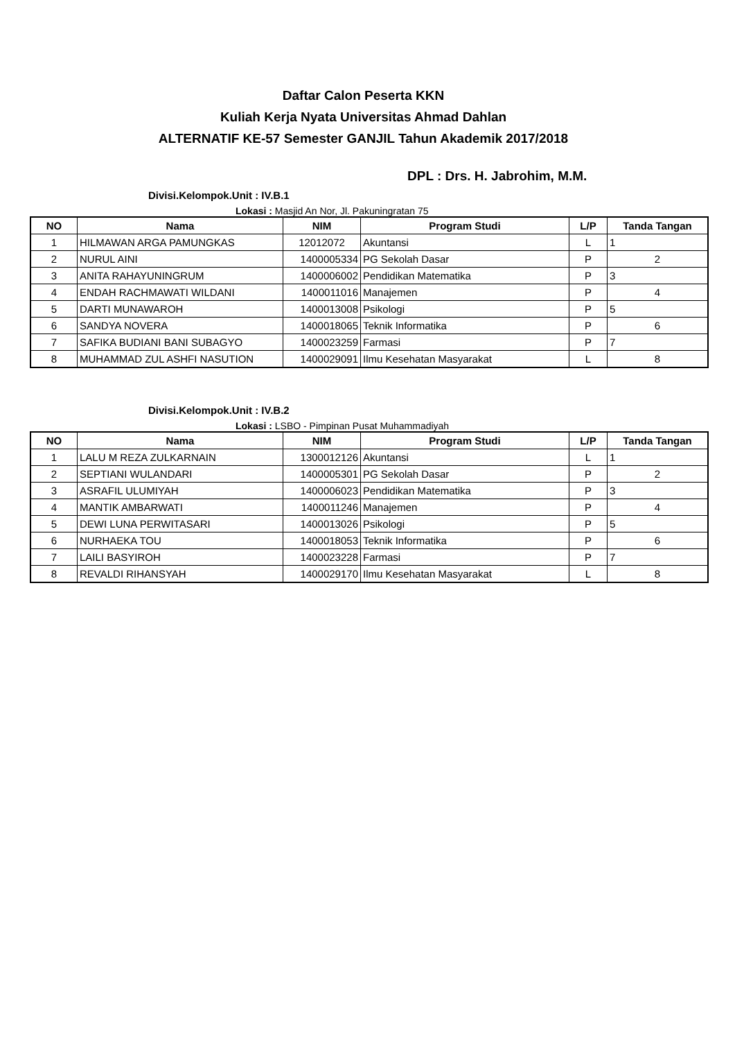Daftar Calon Peserta KKN
Kuliah Kerja Nyata Universitas Ahmad Dahlan
ALTERNATIF KE-57 Semester GANJIL Tahun Akademik 2017/2018
DPL : Drs. H. Jabrohim, M.M.
Divisi.Kelompok.Unit : IV.B.1
Lokasi : Masjid An Nor, Jl. Pakuningratan 75
| NO | Nama | NIM | Program Studi | L/P | Tanda Tangan |
| --- | --- | --- | --- | --- | --- |
| 1 | HILMAWAN ARGA PAMUNGKAS | 12012072 | Akuntansi | L | 1 |
| 2 | NURUL AINI | 1400005334 | PG Sekolah Dasar | P | 2 |
| 3 | ANITA RAHAYUNINGRUM | 1400006002 | Pendidikan Matematika | P | 3 |
| 4 | ENDAH RACHMAWATI WILDANI | 1400011016 | Manajemen | P | 4 |
| 5 | DARTI MUNAWAROH | 1400013008 | Psikologi | P | 5 |
| 6 | SANDYA NOVERA | 1400018065 | Teknik Informatika | P | 6 |
| 7 | SAFIKA BUDIANI BANI SUBAGYO | 1400023259 | Farmasi | P | 7 |
| 8 | MUHAMMAD ZUL ASHFI NASUTION | 1400029091 | Ilmu Kesehatan Masyarakat | L | 8 |
Divisi.Kelompok.Unit : IV.B.2
Lokasi : LSBO - Pimpinan Pusat Muhammadiyah
| NO | Nama | NIM | Program Studi | L/P | Tanda Tangan |
| --- | --- | --- | --- | --- | --- |
| 1 | LALU M REZA ZULKARNAIN | 1300012126 | Akuntansi | L | 1 |
| 2 | SEPTIANI WULANDARI | 1400005301 | PG Sekolah Dasar | P | 2 |
| 3 | ASRAFIL ULUMIYAH | 1400006023 | Pendidikan Matematika | P | 3 |
| 4 | MANTIK AMBARWATI | 1400011246 | Manajemen | P | 4 |
| 5 | DEWI LUNA PERWITASARI | 1400013026 | Psikologi | P | 5 |
| 6 | NURHAEKA TOU | 1400018053 | Teknik Informatika | P | 6 |
| 7 | LAILI BASYIROH | 1400023228 | Farmasi | P | 7 |
| 8 | REVALDI RIHANSYAH | 1400029170 | Ilmu Kesehatan Masyarakat | L | 8 |